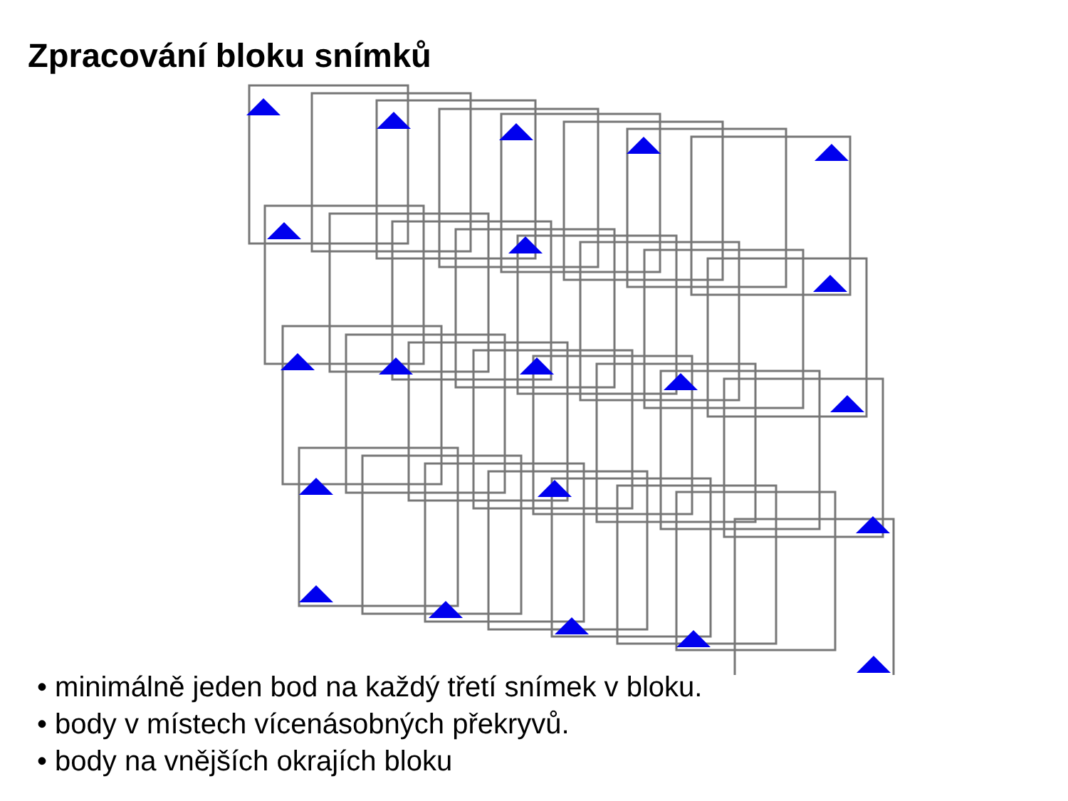Zpracování bloku snímků
• minimálně jeden bod na každý třetí snímek v bloku.
• body v místech vícenásobných překryvů.
• body na vnějších okrajích bloku